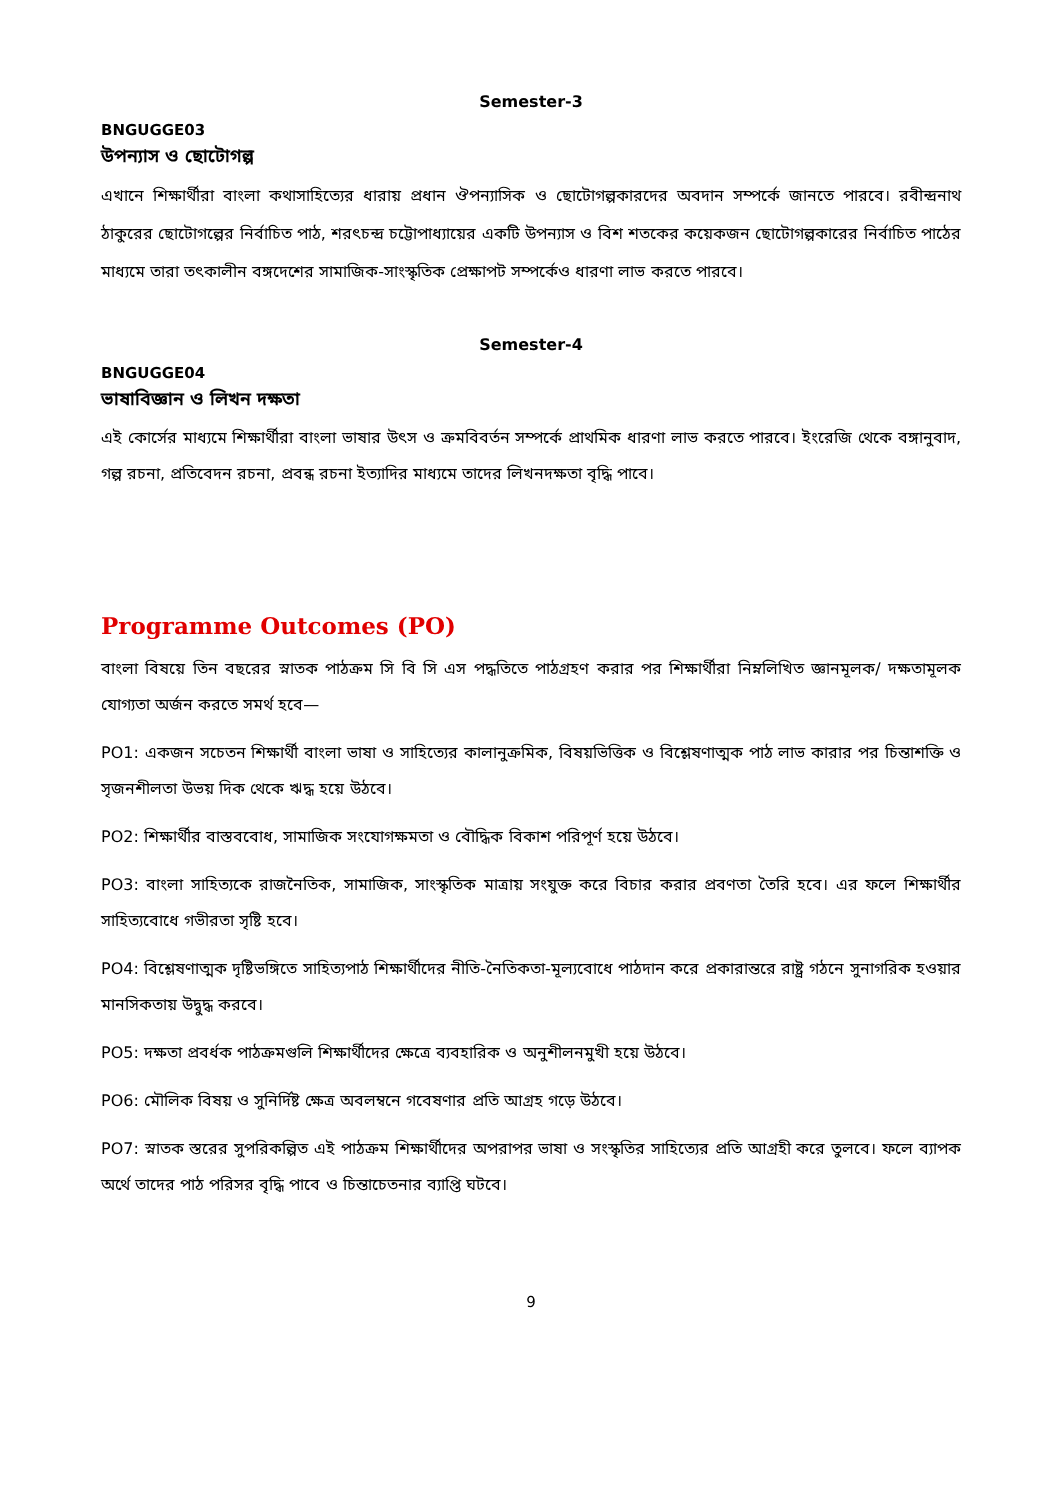Semester-3
BNGUGGE03
উপন্যাস ও ছোটোগল্প
এখানে শিক্ষার্থীরা বাংলা কথাসাহিত্যের ধারায় প্রধান ঔপন্যাসিক ও ছোটোগল্পকারদের অবদান সম্পর্কে জানতে পারবে। রবীন্দ্রনাথ ঠাকুরের ছোটোগল্পের নির্বাচিত পাঠ, শরৎচন্দ্র চট্টোপাধ্যায়ের একটি উপন্যাস ও বিশ শতকের কয়েকজন ছোটোগল্পকারের নির্বাচিত পাঠের মাধ্যমে তারা তৎকালীন বঙ্গদেশের সামাজিক-সাংস্কৃতিক প্রেক্ষাপট সম্পর্কেও ধারণা লাভ করতে পারবে।
Semester-4
BNGUGGE04
ভাষাবিজ্ঞান ও লিখন দক্ষতা
এই কোর্সের মাধ্যমে শিক্ষার্থীরা বাংলা ভাষার উৎস ও ক্রমবিবর্তন সম্পর্কে প্রাথমিক ধারণা লাভ করতে পারবে। ইংরেজি থেকে বঙ্গানুবাদ, গল্প রচনা, প্রতিবেদন রচনা, প্রবন্ধ রচনা ইত্যাদির মাধ্যমে তাদের লিখনদক্ষতা বৃদ্ধি পাবে।
Programme Outcomes (PO)
বাংলা বিষয়ে তিন বছরের স্নাতক পাঠক্রম সি বি সি এস পদ্ধতিতে পাঠগ্রহণ করার পর শিক্ষার্থীরা নিম্নলিখিত জ্ঞানমূলক/ দক্ষতামূলক যোগ্যতা অর্জন করতে সমর্থ হবে—
PO1: একজন সচেতন শিক্ষার্থী বাংলা ভাষা ও সাহিত্যের কালানুক্রমিক, বিষয়ভিত্তিক ও বিশ্লেষণাত্মক পাঠ লাভ কারার পর চিন্তাশক্তি ও সৃজনশীলতা উভয় দিক থেকে ঋদ্ধ হয়ে উঠবে।
PO2: শিক্ষার্থীর বাস্তববোধ, সামাজিক সংযোগক্ষমতা ও বৌদ্ধিক বিকাশ পরিপূর্ণ হয়ে উঠবে।
PO3: বাংলা সাহিত্যকে রাজনৈতিক, সামাজিক, সাংস্কৃতিক মাত্রায় সংযুক্ত করে বিচার করার প্রবণতা তৈরি হবে। এর ফলে শিক্ষার্থীর সাহিত্যবোধে গভীরতা সৃষ্টি হবে।
PO4: বিশ্লেষণাত্মক দৃষ্টিভঙ্গিতে সাহিত্যপাঠ শিক্ষার্থীদের নীতি-নৈতিকতা-মূল্যবোধে পাঠদান করে প্রকারান্তরে রাষ্ট্র গঠনে সুনাগরিক হওয়ার মানসিকতায় উদ্বুদ্ধ করবে।
PO5: দক্ষতা প্রবর্ধক পাঠক্রমগুলি শিক্ষার্থীদের ক্ষেত্রে ব্যবহারিক ও অনুশীলনমুখী হয়ে উঠবে।
PO6: মৌলিক বিষয় ও সুনির্দিষ্ট ক্ষেত্র অবলম্বনে গবেষণার প্রতি আগ্রহ গড়ে উঠবে।
PO7: স্নাতক স্তরের সুপরিকল্পিত এই পাঠক্রম শিক্ষার্থীদের অপরাপর ভাষা ও সংস্কৃতির সাহিত্যের প্রতি আগ্রহী করে তুলবে। ফলে ব্যাপক অর্থে তাদের পাঠ পরিসর বৃদ্ধি পাবে ও চিন্তাচেতনার ব্যাপ্তি ঘটবে।
9